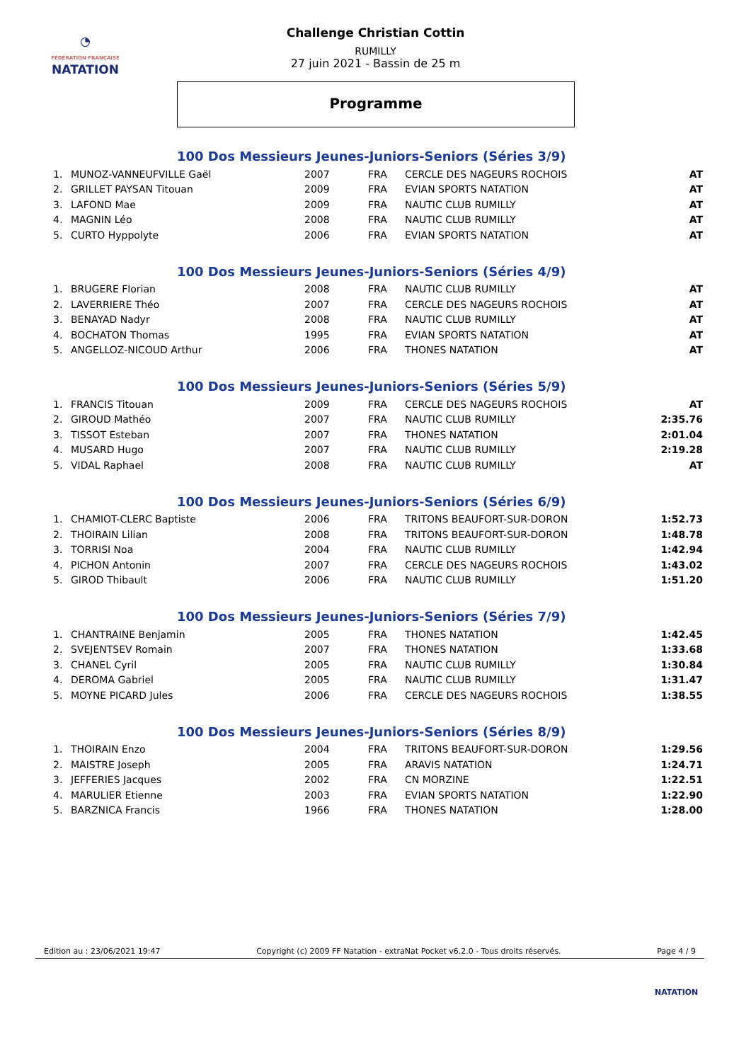◔
FÉDÉRATION FRANÇAISE
NATATION
Challenge Christian Cottin
RUMILLY
27 juin 2021 - Bassin de 25 m
Programme
100 Dos Messieurs Jeunes-Juniors-Seniors (Séries 3/9)
| 1. | MUNOZ-VANNEUFVILLE Gaël | 2007 | FRA | CERCLE DES NAGEURS ROCHOIS | AT |
| 2. | GRILLET PAYSAN Titouan | 2009 | FRA | EVIAN SPORTS NATATION | AT |
| 3. | LAFOND Mae | 2009 | FRA | NAUTIC CLUB RUMILLY | AT |
| 4. | MAGNIN Léo | 2008 | FRA | NAUTIC CLUB RUMILLY | AT |
| 5. | CURTO Hyppolyte | 2006 | FRA | EVIAN SPORTS NATATION | AT |
100 Dos Messieurs Jeunes-Juniors-Seniors (Séries 4/9)
| 1. | BRUGERE Florian | 2008 | FRA | NAUTIC CLUB RUMILLY | AT |
| 2. | LAVERRIERE Théo | 2007 | FRA | CERCLE DES NAGEURS ROCHOIS | AT |
| 3. | BENAYAD Nadyr | 2008 | FRA | NAUTIC CLUB RUMILLY | AT |
| 4. | BOCHATON Thomas | 1995 | FRA | EVIAN SPORTS NATATION | AT |
| 5. | ANGELLOZ-NICOUD Arthur | 2006 | FRA | THONES NATATION | AT |
100 Dos Messieurs Jeunes-Juniors-Seniors (Séries 5/9)
| 1. | FRANCIS Titouan | 2009 | FRA | CERCLE DES NAGEURS ROCHOIS | AT |
| 2. | GIROUD Mathéo | 2007 | FRA | NAUTIC CLUB RUMILLY | 2:35.76 |
| 3. | TISSOT Esteban | 2007 | FRA | THONES NATATION | 2:01.04 |
| 4. | MUSARD Hugo | 2007 | FRA | NAUTIC CLUB RUMILLY | 2:19.28 |
| 5. | VIDAL Raphael | 2008 | FRA | NAUTIC CLUB RUMILLY | AT |
100 Dos Messieurs Jeunes-Juniors-Seniors (Séries 6/9)
| 1. | CHAMIOT-CLERC Baptiste | 2006 | FRA | TRITONS BEAUFORT-SUR-DORON | 1:52.73 |
| 2. | THOIRAIN Lilian | 2008 | FRA | TRITONS BEAUFORT-SUR-DORON | 1:48.78 |
| 3. | TORRISI Noa | 2004 | FRA | NAUTIC CLUB RUMILLY | 1:42.94 |
| 4. | PICHON Antonin | 2007 | FRA | CERCLE DES NAGEURS ROCHOIS | 1:43.02 |
| 5. | GIROD Thibault | 2006 | FRA | NAUTIC CLUB RUMILLY | 1:51.20 |
100 Dos Messieurs Jeunes-Juniors-Seniors (Séries 7/9)
| 1. | CHANTRAINE Benjamin | 2005 | FRA | THONES NATATION | 1:42.45 |
| 2. | SVEJENTSEV Romain | 2007 | FRA | THONES NATATION | 1:33.68 |
| 3. | CHANEL Cyril | 2005 | FRA | NAUTIC CLUB RUMILLY | 1:30.84 |
| 4. | DEROMA Gabriel | 2005 | FRA | NAUTIC CLUB RUMILLY | 1:31.47 |
| 5. | MOYNE PICARD Jules | 2006 | FRA | CERCLE DES NAGEURS ROCHOIS | 1:38.55 |
100 Dos Messieurs Jeunes-Juniors-Seniors (Séries 8/9)
| 1. | THOIRAIN Enzo | 2004 | FRA | TRITONS BEAUFORT-SUR-DORON | 1:29.56 |
| 2. | MAISTRE Joseph | 2005 | FRA | ARAVIS NATATION | 1:24.71 |
| 3. | JEFFERIES Jacques | 2002 | FRA | CN MORZINE | 1:22.51 |
| 4. | MARULIER Etienne | 2003 | FRA | EVIAN SPORTS NATATION | 1:22.90 |
| 5. | BARZNICA Francis | 1966 | FRA | THONES NATATION | 1:28.00 |
Edition au : 23/06/2021 19:47 Copyright (c) 2009 FF Natation - extraNat Pocket v6.2.0 - Tous droits réservés. Page 4 / 9
NATATION